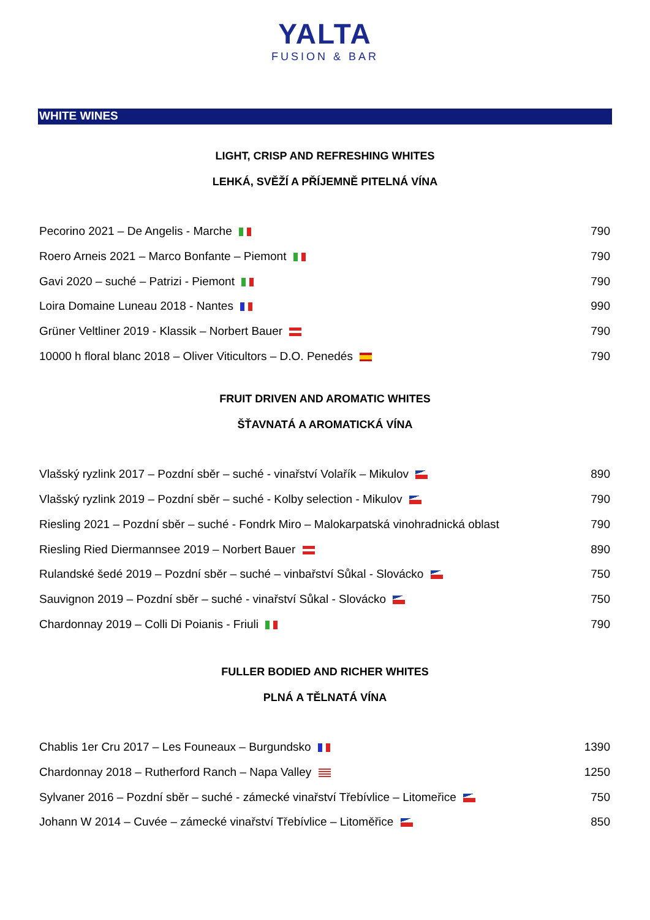YALTA
FUSION & BAR
WHITE WINES
LIGHT, CRISP AND REFRESHING WHITES
LEHKÁ, SVĚŽÍ A PŘÍJEMNĚ PITELNÁ VÍNA
| Pecorino 2021 – De Angelis - Marche | 790 |
| Roero Arneis 2021 – Marco Bonfante – Piemont | 790 |
| Gavi 2020 – suché – Patrizi - Piemont | 790 |
| Loira Domaine Luneau 2018 - Nantes | 990 |
| Grüner Veltliner 2019 - Klassik – Norbert Bauer | 790 |
| 10000 h floral blanc 2018 – Oliver Viticultors – D.O. Penedés | 790 |
FRUIT DRIVEN AND AROMATIC WHITES
ŠŤAVNATÁ A AROMATICKÁ VÍNA
| Vlašský ryzlink 2017 – Pozdní sběr – suché - vinařství Volařík – Mikulov | 890 |
| Vlašský ryzlink 2019 – Pozdní sběr – suché - Kolby selection - Mikulov | 790 |
| Riesling 2021 – Pozdní sběr – suché - Fondrk Miro – Malokarpatská vinohradnická oblast | 790 |
| Riesling Ried Diermannsee 2019 – Norbert Bauer | 890 |
| Rulandské šedé 2019 – Pozdní sběr – suché – vinbařství Sůkal - Slovácko | 750 |
| Sauvignon 2019 – Pozdní sběr – suché - vinařství Sůkal - Slovácko | 750 |
| Chardonnay 2019 – Colli Di Poianis - Friuli | 790 |
FULLER BODIED AND RICHER WHITES
PLNÁ A TĚLNATÁ VÍNA
| Chablis 1er Cru 2017 – Les Founeaux – Burgundsko | 1390 |
| Chardonnay 2018 – Rutherford Ranch – Napa Valley | 1250 |
| Sylvaner 2016 – Pozdní sběr – suché - zámecké vinařství Třebívlice – Litomeřice | 750 |
| Johann W 2014 – Cuvée – zámecké vinařství Třebívlice – Litoměřice | 850 |